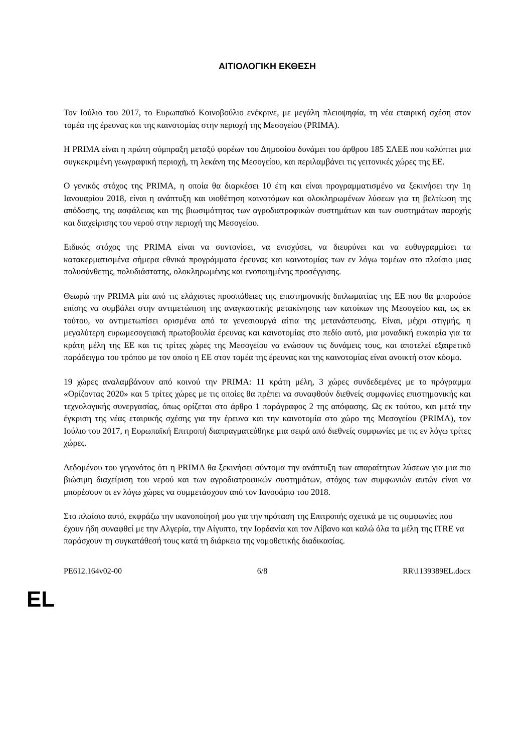ΑΙΤΙΟΛΟΓΙΚΗ ΕΚΘΕΣΗ
Τον Ιούλιο του 2017, το Ευρωπαϊκό Κοινοβούλιο ενέκρινε, με μεγάλη πλειοψηφία, τη νέα εταιρική σχέση στον τομέα της έρευνας και της καινοτομίας στην περιοχή της Μεσογείου (PRIMA).
Η PRIMA είναι η πρώτη σύμπραξη μεταξύ φορέων του Δημοσίου δυνάμει του άρθρου 185 ΣΛΕΕ που καλύπτει μια συγκεκριμένη γεωγραφική περιοχή, τη λεκάνη της Μεσογείου, και περιλαμβάνει τις γειτονικές χώρες της ΕΕ.
Ο γενικός στόχος της PRIMA, η οποία θα διαρκέσει 10 έτη και είναι προγραμματισμένο να ξεκινήσει την 1η Ιανουαρίου 2018, είναι η ανάπτυξη και υιοθέτηση καινοτόμων και ολοκληρωμένων λύσεων για τη βελτίωση της απόδοσης, της ασφάλειας και της βιωσιμότητας των αγροδιατροφικών συστημάτων και των συστημάτων παροχής και διαχείρισης του νερού στην περιοχή της Μεσογείου.
Ειδικός στόχος της PRIMA είναι να συντονίσει, να ενισχύσει, να διευρύνει και να ευθυγραμμίσει τα κατακερματισμένα σήμερα εθνικά προγράμματα έρευνας και καινοτομίας των εν λόγω τομέων στο πλαίσιο μιας πολυσύνθετης, πολυδιάστατης, ολοκληρωμένης και ενοποιημένης προσέγγισης.
Θεωρώ την PRIMA μία από τις ελάχιστες προσπάθειες της επιστημονικής διπλωματίας της ΕΕ που θα μπορούσε επίσης να συμβάλει στην αντιμετώπιση της αναγκαστικής μετακίνησης των κατοίκων της Μεσογείου και, ως εκ τούτου, να αντιμετωπίσει ορισμένα από τα γενεσιουργά αίτια της μετανάστευσης. Είναι, μέχρι στιγμής, η μεγαλύτερη ευρωμεσογειακή πρωτοβουλία έρευνας και καινοτομίας στο πεδίο αυτό, μια μοναδική ευκαιρία για τα κράτη μέλη της ΕΕ και τις τρίτες χώρες της Μεσογείου να ενώσουν τις δυνάμεις τους, και αποτελεί εξαιρετικό παράδειγμα του τρόπου με τον οποίο η ΕΕ στον τομέα της έρευνας και της καινοτομίας είναι ανοικτή στον κόσμο.
19 χώρες αναλαμβάνουν από κοινού την PRIMA: 11 κράτη μέλη, 3 χώρες συνδεδεμένες με το πρόγραμμα «Ορίζοντας 2020» και 5 τρίτες χώρες με τις οποίες θα πρέπει να συναφθούν διεθνείς συμφωνίες επιστημονικής και τεχνολογικής συνεργασίας, όπως ορίζεται στο άρθρο 1 παράγραφος 2 της απόφασης. Ως εκ τούτου, και μετά την έγκριση της νέας εταιρικής σχέσης για την έρευνα και την καινοτομία στο χώρο της Μεσογείου (PRIMA), τον Ιούλιο του 2017, η Ευρωπαϊκή Επιτροπή διαπραγματεύθηκε μια σειρά από διεθνείς συμφωνίες με τις εν λόγω τρίτες χώρες.
Δεδομένου του γεγονότος ότι η PRIMA θα ξεκινήσει σύντομα την ανάπτυξη των απαραίτητων λύσεων για μια πιο βιώσιμη διαχείριση του νερού και των αγροδιατροφικών συστημάτων, στόχος των συμφωνιών αυτών είναι να μπορέσουν οι εν λόγω χώρες να συμμετάσχουν από τον Ιανουάριο του 2018.
Στο πλαίσιο αυτό, εκφράζω την ικανοποίησή μου για την πρόταση της Επιτροπής σχετικά με τις συμφωνίες που έχουν ήδη συναφθεί με την Αλγερία, την Αίγυπτο, την Ιορδανία και τον Λίβανο και καλώ όλα τα μέλη της ITRE να παράσχουν τη συγκατάθεσή τους κατά τη διάρκεια της νομοθετικής διαδικασίας.
PE612.164v02-00 6/8 RR\1139389EL.docx
EL